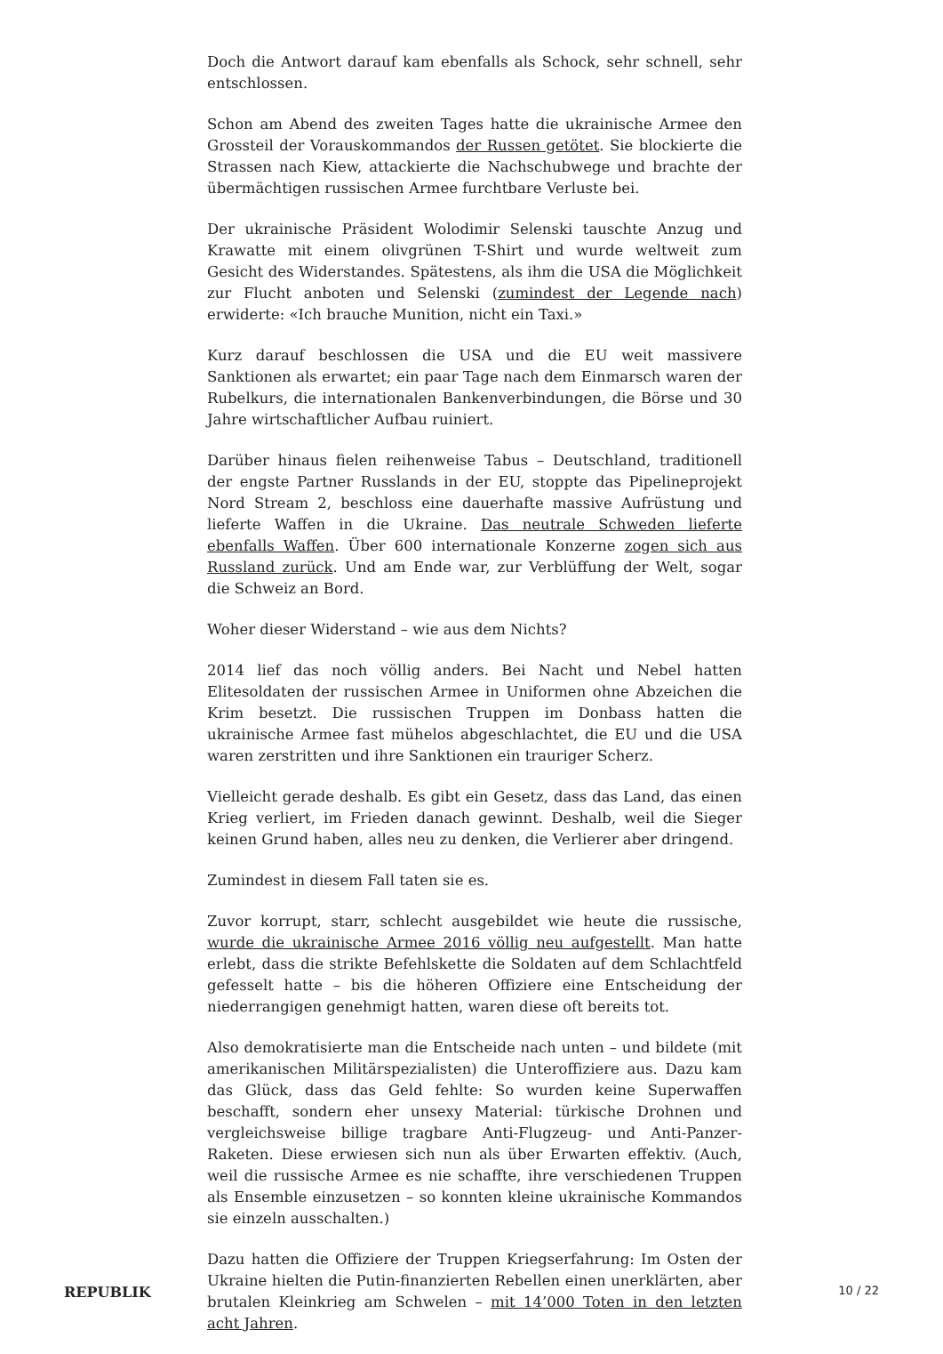Doch die Antwort darauf kam ebenfalls als Schock, sehr schnell, sehr entschlossen.
Schon am Abend des zweiten Tages hatte die ukrainische Armee den Grossteil der Vorauskommandos der Russen getötet. Sie blockierte die Strassen nach Kiew, attackierte die Nachschubwege und brachte der übermächtigen russischen Armee furchtbare Verluste bei.
Der ukrainische Präsident Wolodimir Selenski tauschte Anzug und Krawatte mit einem olivgrünen T-Shirt und wurde weltweit zum Gesicht des Widerstandes. Spätestens, als ihm die USA die Möglichkeit zur Flucht anboten und Selenski (zumindest der Legende nach) erwiderte: «Ich brauche Munition, nicht ein Taxi.»
Kurz darauf beschlossen die USA und die EU weit massivere Sanktionen als erwartet; ein paar Tage nach dem Einmarsch waren der Rubelkurs, die internationalen Bankenverbindungen, die Börse und 30 Jahre wirtschaftlicher Aufbau ruiniert.
Darüber hinaus fielen reihenweise Tabus – Deutschland, traditionell der engste Partner Russlands in der EU, stoppte das Pipelineprojekt Nord Stream 2, beschloss eine dauerhafte massive Aufrüstung und lieferte Waffen in die Ukraine. Das neutrale Schweden lieferte ebenfalls Waffen. Über 600 internationale Konzerne zogen sich aus Russland zurück. Und am Ende war, zur Verblüffung der Welt, sogar die Schweiz an Bord.
Woher dieser Widerstand – wie aus dem Nichts?
2014 lief das noch völlig anders. Bei Nacht und Nebel hatten Elitesoldaten der russischen Armee in Uniformen ohne Abzeichen die Krim besetzt. Die russischen Truppen im Donbass hatten die ukrainische Armee fast mühelos abgeschlachtet, die EU und die USA waren zerstritten und ihre Sanktionen ein trauriger Scherz.
Vielleicht gerade deshalb. Es gibt ein Gesetz, dass das Land, das einen Krieg verliert, im Frieden danach gewinnt. Deshalb, weil die Sieger keinen Grund haben, alles neu zu denken, die Verlierer aber dringend.
Zumindest in diesem Fall taten sie es.
Zuvor korrupt, starr, schlecht ausgebildet wie heute die russische, wurde die ukrainische Armee 2016 völlig neu aufgestellt. Man hatte erlebt, dass die strikte Befehlskette die Soldaten auf dem Schlachtfeld gefesselt hatte – bis die höheren Offiziere eine Entscheidung der niederrangigen genehmigt hatten, waren diese oft bereits tot.
Also demokratisierte man die Entscheide nach unten – und bildete (mit amerikanischen Militärspezialisten) die Unteroffiziere aus. Dazu kam das Glück, dass das Geld fehlte: So wurden keine Superwaffen beschafft, sondern eher unsexy Material: türkische Drohnen und vergleichsweise billige tragbare Anti-Flugzeug- und Anti-Panzer-Raketen. Diese erwiesen sich nun als über Erwarten effektiv. (Auch, weil die russische Armee es nie schaffte, ihre verschiedenen Truppen als Ensemble einzusetzen – so konnten kleine ukrainische Kommandos sie einzeln ausschalten.)
Dazu hatten die Offiziere der Truppen Kriegserfahrung: Im Osten der Ukraine hielten die Putin-finanzierten Rebellen einen unerklärten, aber brutalen Kleinkrieg am Schwelen – mit 14’000 Toten in den letzten acht Jahren.
REPUBLIK 10 / 22